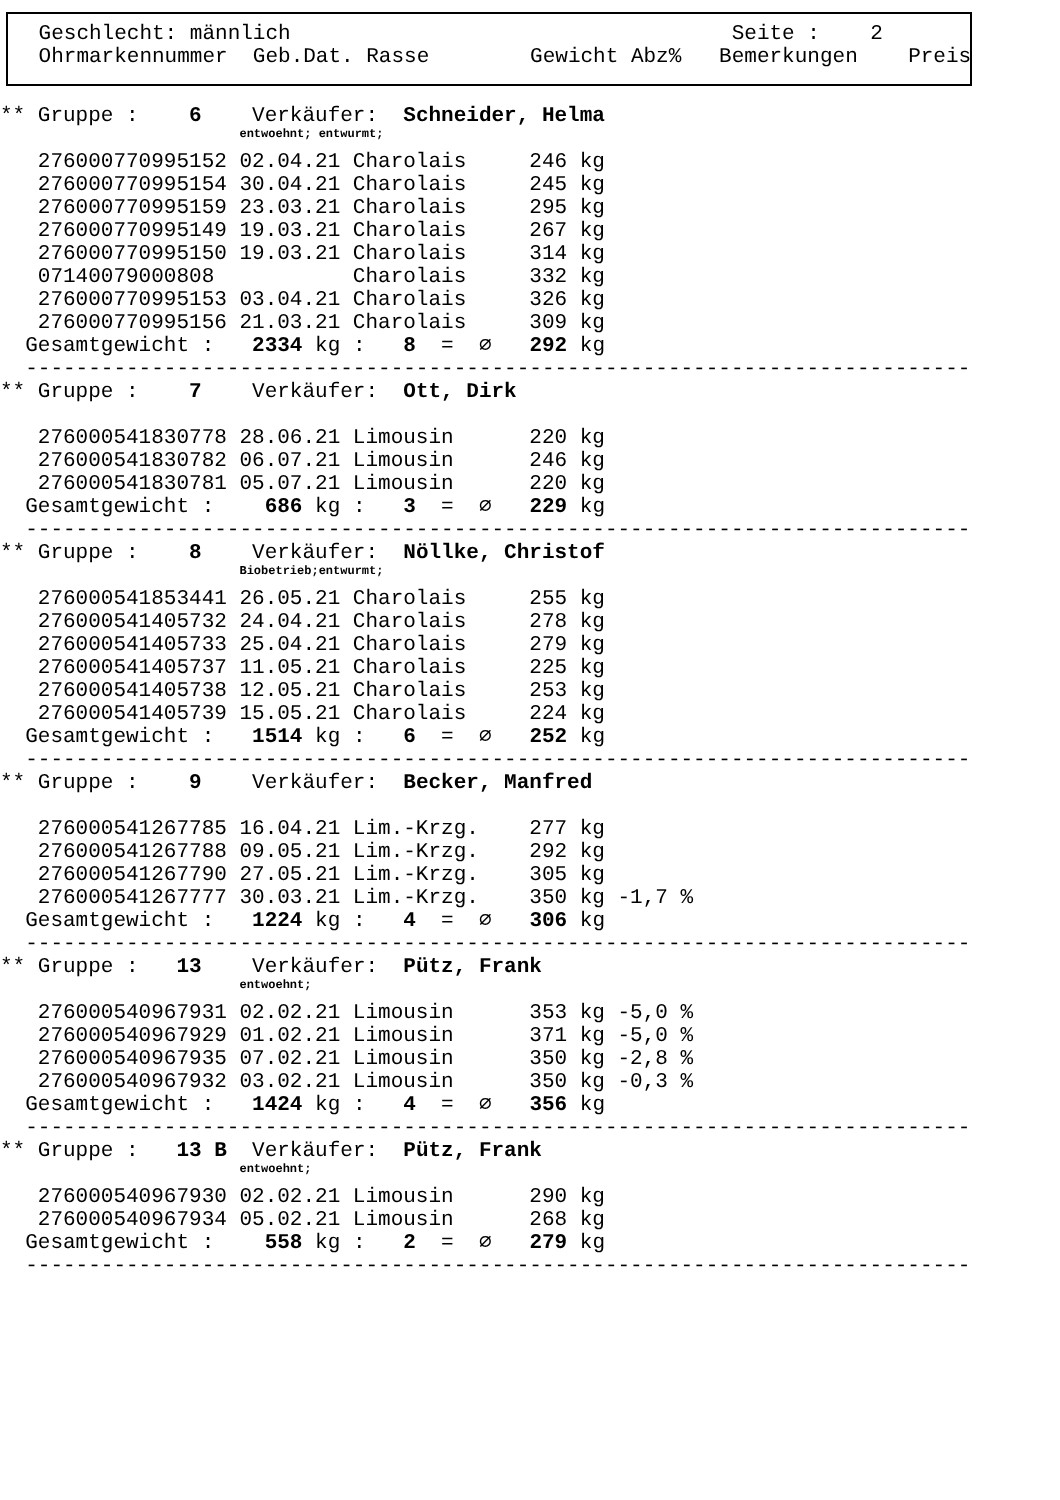Geschlecht: männlich                                   Seite :    2
 Ohrmarkennummer  Geb.Dat. Rasse        Gewicht Abz%   Bemerkungen    Preis
** Gruppe :    6    Verkäufer:  Schneider, Helma
                   entwoehnt; entwurmt;
   276000770995152 02.04.21 Charolais     246 kg
   276000770995154 30.04.21 Charolais     245 kg
   276000770995159 23.03.21 Charolais     295 kg
   276000770995149 19.03.21 Charolais     267 kg
   276000770995150 19.03.21 Charolais     314 kg
   07140079000808           Charolais     332 kg
   276000770995153 03.04.21 Charolais     326 kg
   276000770995156 21.03.21 Charolais     309 kg
  Gesamtgewicht :   2334 kg :   8  =  ∅   292 kg
  ---------------------------------------------------------------------------
** Gruppe :    7    Verkäufer:  Ott, Dirk

   276000541830778 28.06.21 Limousin      220 kg
   276000541830782 06.07.21 Limousin      246 kg
   276000541830781 05.07.21 Limousin      220 kg
  Gesamtgewicht :    686 kg :   3  =  ∅   229 kg
  ---------------------------------------------------------------------------
** Gruppe :    8    Verkäufer:  Nöllke, Christof
                   Biobetrieb;entwurmt;
   276000541853441 26.05.21 Charolais     255 kg
   276000541405732 24.04.21 Charolais     278 kg
   276000541405733 25.04.21 Charolais     279 kg
   276000541405737 11.05.21 Charolais     225 kg
   276000541405738 12.05.21 Charolais     253 kg
   276000541405739 15.05.21 Charolais     224 kg
  Gesamtgewicht :   1514 kg :   6  =  ∅   252 kg
  ---------------------------------------------------------------------------
** Gruppe :    9    Verkäufer:  Becker, Manfred

   276000541267785 16.04.21 Lim.-Krzg.    277 kg
   276000541267788 09.05.21 Lim.-Krzg.    292 kg
   276000541267790 27.05.21 Lim.-Krzg.    305 kg
   276000541267777 30.03.21 Lim.-Krzg.    350 kg -1,7 %
  Gesamtgewicht :   1224 kg :   4  =  ∅   306 kg
  ---------------------------------------------------------------------------
** Gruppe :   13    Verkäufer:  Pütz, Frank
                   entwoehnt;
   276000540967931 02.02.21 Limousin      353 kg -5,0 %
   276000540967929 01.02.21 Limousin      371 kg -5,0 %
   276000540967935 07.02.21 Limousin      350 kg -2,8 %
   276000540967932 03.02.21 Limousin      350 kg -0,3 %
  Gesamtgewicht :   1424 kg :   4  =  ∅   356 kg
  ---------------------------------------------------------------------------
** Gruppe :   13 B  Verkäufer:  Pütz, Frank
                   entwoehnt;
   276000540967930 02.02.21 Limousin      290 kg
   276000540967934 05.02.21 Limousin      268 kg
  Gesamtgewicht :    558 kg :   2  =  ∅   279 kg
  ---------------------------------------------------------------------------